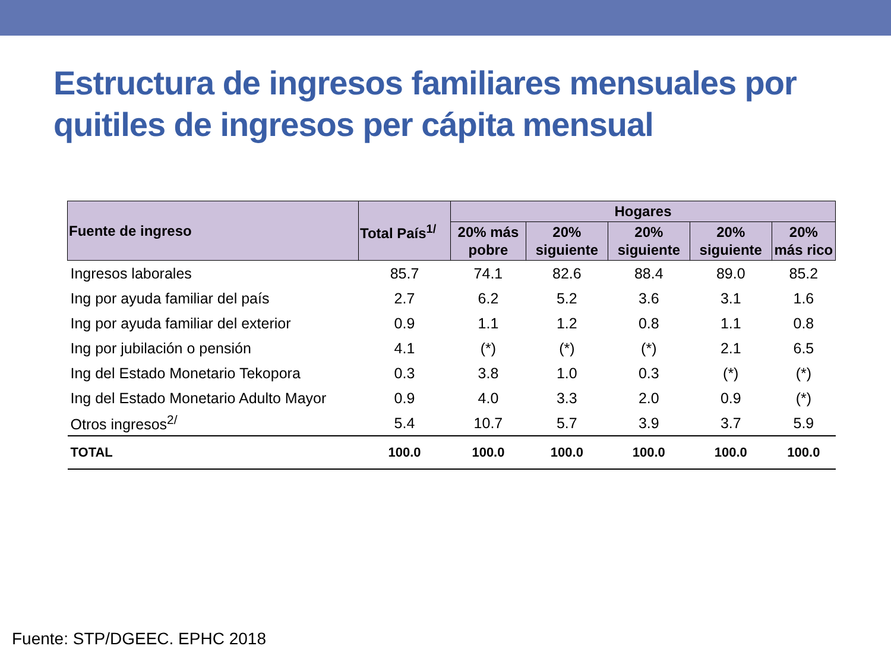Estructura de ingresos familiares mensuales por quitiles de ingresos per cápita mensual
| Fuente de ingreso | Total País<sup>1/</sup> | Hogares | | | | |
| --- | --- | --- | --- | --- | --- | --- |
| | | 20% más pobre | 20% siguiente | 20% siguiente | 20% siguiente | 20% más rico |
| Ingresos laborales | 85.7 | 74.1 | 82.6 | 88.4 | 89.0 | 85.2 |
| Ing por ayuda familiar del país | 2.7 | 6.2 | 5.2 | 3.6 | 3.1 | 1.6 |
| Ing por ayuda familiar del exterior | 0.9 | 1.1 | 1.2 | 0.8 | 1.1 | 0.8 |
| Ing por jubilación o pensión | 4.1 | (*) | (*) | (*) | 2.1 | 6.5 |
| Ing del Estado Monetario Tekopora | 0.3 | 3.8 | 1.0 | 0.3 | (*) | (*) |
| Ing del Estado Monetario Adulto Mayor | 0.9 | 4.0 | 3.3 | 2.0 | 0.9 | (*) |
| Otros ingresos<sup>2/</sup> | 5.4 | 10.7 | 5.7 | 3.9 | 3.7 | 5.9 |
| TOTAL | 100.0 | 100.0 | 100.0 | 100.0 | 100.0 | 100.0 |
Fuente: STP/DGEEC. EPHC 2018